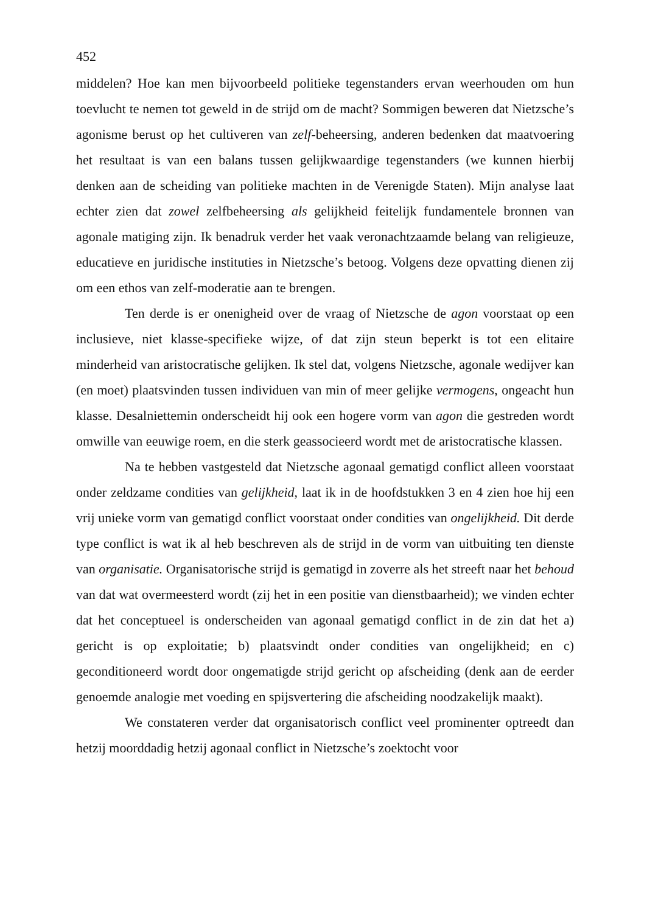452
middelen? Hoe kan men bijvoorbeeld politieke tegenstanders ervan weerhouden om hun toevlucht te nemen tot geweld in de strijd om de macht? Sommigen beweren dat Nietzsche’s agonisme berust op het cultiveren van zelf-beheersing, anderen bedenken dat maatvoering het resultaat is van een balans tussen gelijkwaardige tegenstanders (we kunnen hierbij denken aan de scheiding van politieke machten in de Verenigde Staten). Mijn analyse laat echter zien dat zowel zelfbeheersing als gelijkheid feitelijk fundamentele bronnen van agonale matiging zijn. Ik benadruk verder het vaak veronachtzaamde belang van religieuze, educatieve en juridische instituties in Nietzsche’s betoog. Volgens deze opvatting dienen zij om een ethos van zelf-moderatie aan te brengen.
Ten derde is er onenigheid over de vraag of Nietzsche de agon voorstaat op een inclusieve, niet klasse-specifieke wijze, of dat zijn steun beperkt is tot een elitaire minderheid van aristocratische gelijken. Ik stel dat, volgens Nietzsche, agonale wedijver kan (en moet) plaatsvinden tussen individuen van min of meer gelijke vermogens, ongeacht hun klasse. Desalniettemin onderscheidt hij ook een hogere vorm van agon die gestreden wordt omwille van eeuwige roem, en die sterk geassocieerd wordt met de aristocratische klassen.
Na te hebben vastgesteld dat Nietzsche agonaal gematigd conflict alleen voorstaat onder zeldzame condities van gelijkheid, laat ik in de hoofdstukken 3 en 4 zien hoe hij een vrij unieke vorm van gematigd conflict voorstaat onder condities van ongelijkheid. Dit derde type conflict is wat ik al heb beschreven als de strijd in de vorm van uitbuiting ten dienste van organisatie. Organisatorische strijd is gematigd in zoverre als het streeft naar het behoud van dat wat overmeesterd wordt (zij het in een positie van dienstbaarheid); we vinden echter dat het conceptueel is onderscheiden van agonaal gematigd conflict in de zin dat het a) gericht is op exploitatie; b) plaatsvindt onder condities van ongelijkheid; en c) geconditioneerd wordt door ongematigde strijd gericht op afscheiding (denk aan de eerder genoemde analogie met voeding en spijsvertering die afscheiding noodzakelijk maakt).
We constateren verder dat organisatorisch conflict veel prominenter optreedt dan hetzij moorddadig hetzij agonaal conflict in Nietzsche’s zoektocht voor